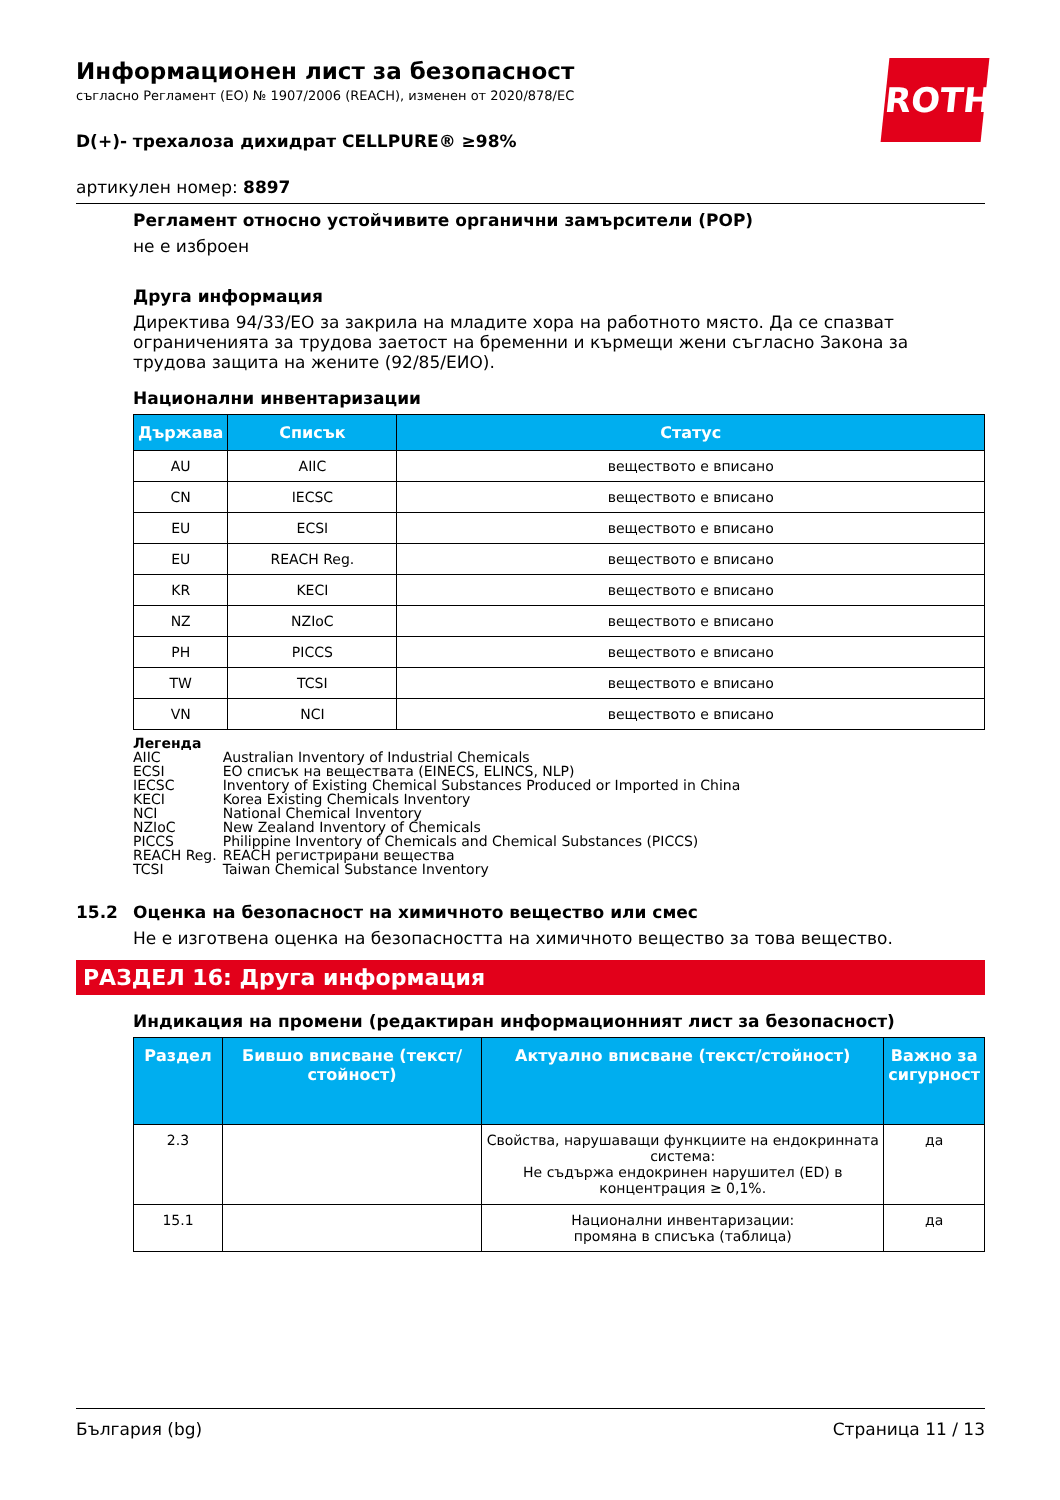ROTH
Информационен лист за безопасност
съгласно Регламент (ЕО) № 1907/2006 (REACH), изменен от 2020/878/ЕС
D(+)- трехалоза дихидрат CELLPURE® ≥98%
артикулен номер: 8897
Регламент относно устойчивите органични замърсители (POP)
не е изброен
Друга информация
Директива 94/33/EO за закрила на младите хора на работното място. Да се спазват ограниченията за трудова заетост на бременни и кърмещи жени съгласно Закона за трудова защита на жените (92/85/ЕИО).
Национални инвентаризации
| Държава | Списък | Статус |
| --- | --- | --- |
| AU | AIIC | веществото е вписано |
| CN | IECSC | веществото е вписано |
| EU | ECSI | веществото е вписано |
| EU | REACH Reg. | веществото е вписано |
| KR | KECI | веществото е вписано |
| NZ | NZIoC | веществото е вписано |
| PH | PICCS | веществото е вписано |
| TW | TCSI | веществото е вписано |
| VN | NCI | веществото е вписано |
Легенда
| AIIC | Australian Inventory of Industrial Chemicals |
| ECSI | ЕО списък на веществата (EINECS, ELINCS, NLP) |
| IECSC | Inventory of Existing Chemical Substances Produced or Imported in China |
| KECI | Korea Existing Chemicals Inventory |
| NCI | National Chemical Inventory |
| NZIoC | New Zealand Inventory of Chemicals |
| PICCS | Philippine Inventory of Chemicals and Chemical Substances (PICCS) |
| REACH Reg. | REACH регистрирани вещества |
| TCSI | Taiwan Chemical Substance Inventory |
15.2 Оценка на безопасност на химичното вещество или смес
Не е изготвена оценка на безопасността на химичното вещество за това вещество.
РАЗДЕЛ 16: Друга информация
Индикация на промени (редактиран информационният лист за безопасност)
| Раздел | Бившо вписване (текст/стойност) | Актуално вписване (текст/стойност) | Важно за сигурност |
| --- | --- | --- | --- |
| 2.3 | | Свойства, нарушаващи функциите на ендокринната система: Не съдържа ендокринен нарушител (ED) в концентрация ≥ 0,1%. | да |
| 15.1 | | Национални инвентаризации: промяна в списъка (таблица) | да |
България (bg) Страница 11 / 13